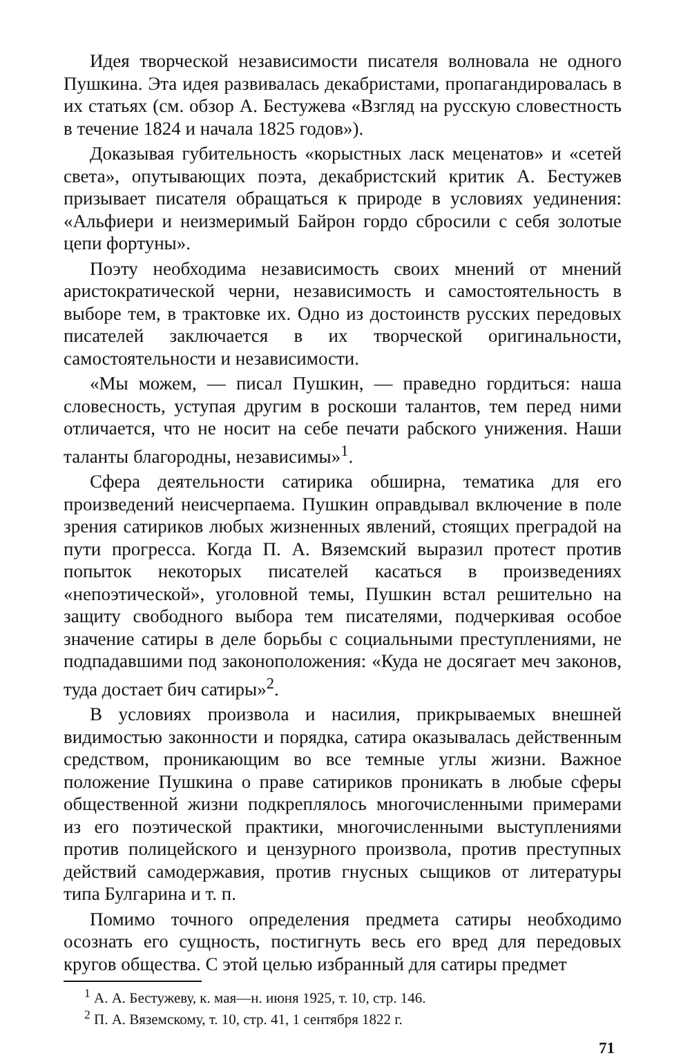Идея творческой независимости писателя волновала не одного Пушкина. Эта идея развивалась декабристами, пропагандировалась в их статьях (см. обзор А. Бестужева «Взгляд на русскую словестность в течение 1824 и начала 1825 годов»).
Доказывая губительность «корыстных ласк меценатов» и «сетей света», опутывающих поэта, декабристский критик А. Бестужев призывает писателя обращаться к природе в условиях уединения: «Альфиери и неизмеримый Байрон гордо сбросили с себя золотые цепи фортуны».
Поэту необходима независимость своих мнений от мнений аристократической черни, независимость и самостоятельность в выборе тем, в трактовке их. Одно из достоинств русских передовых писателей заключается в их творческой оригинальности, самостоятельности и независимости.
«Мы можем, — писал Пушкин, — праведно гордиться: наша словесность, уступая другим в роскоши талантов, тем перед ними отличается, что не носит на себе печати рабского унижения. Наши таланты благородны, независимы»<sup>1</sup>.
Сфера деятельности сатирика обширна, тематика для его произведений неисчерпаема. Пушкин оправдывал включение в поле зрения сатириков любых жизненных явлений, стоящих преградой на пути прогресса. Когда П. А. Вяземский выразил протест против попыток некоторых писателей касаться в произведениях «непоэтической», уголовной темы, Пушкин встал решительно на защиту свободного выбора тем писателями, подчеркивая особое значение сатиры в деле борьбы с социальными преступлениями, не подпадавшими под законоположения: «Куда не досягает меч законов, туда достает бич сатиры»<sup>2</sup>.
В условиях произвола и насилия, прикрываемых внешней видимостью законности и порядка, сатира оказывалась действенным средством, проникающим во все темные углы жизни. Важное положение Пушкина о праве сатириков проникать в любые сферы общественной жизни подкреплялось многочисленными примерами из его поэтической практики, многочисленными выступлениями против полицейского и цензурного произвола, против преступных действий самодержавия, против гнусных сыщиков от литературы типа Булгарина и т. п.
Помимо точного определения предмета сатиры необходимо осознать его сущность, постигнуть весь его вред для передовых кругов общества. С этой целью избранный для сатиры предмет
<sup>1</sup> А. А. Бестужеву, к. мая—н. июня 1925, т. 10, стр. 146.
<sup>2</sup> П. А. Вяземскому, т. 10, стр. 41, 1 сентября 1822 г.
71